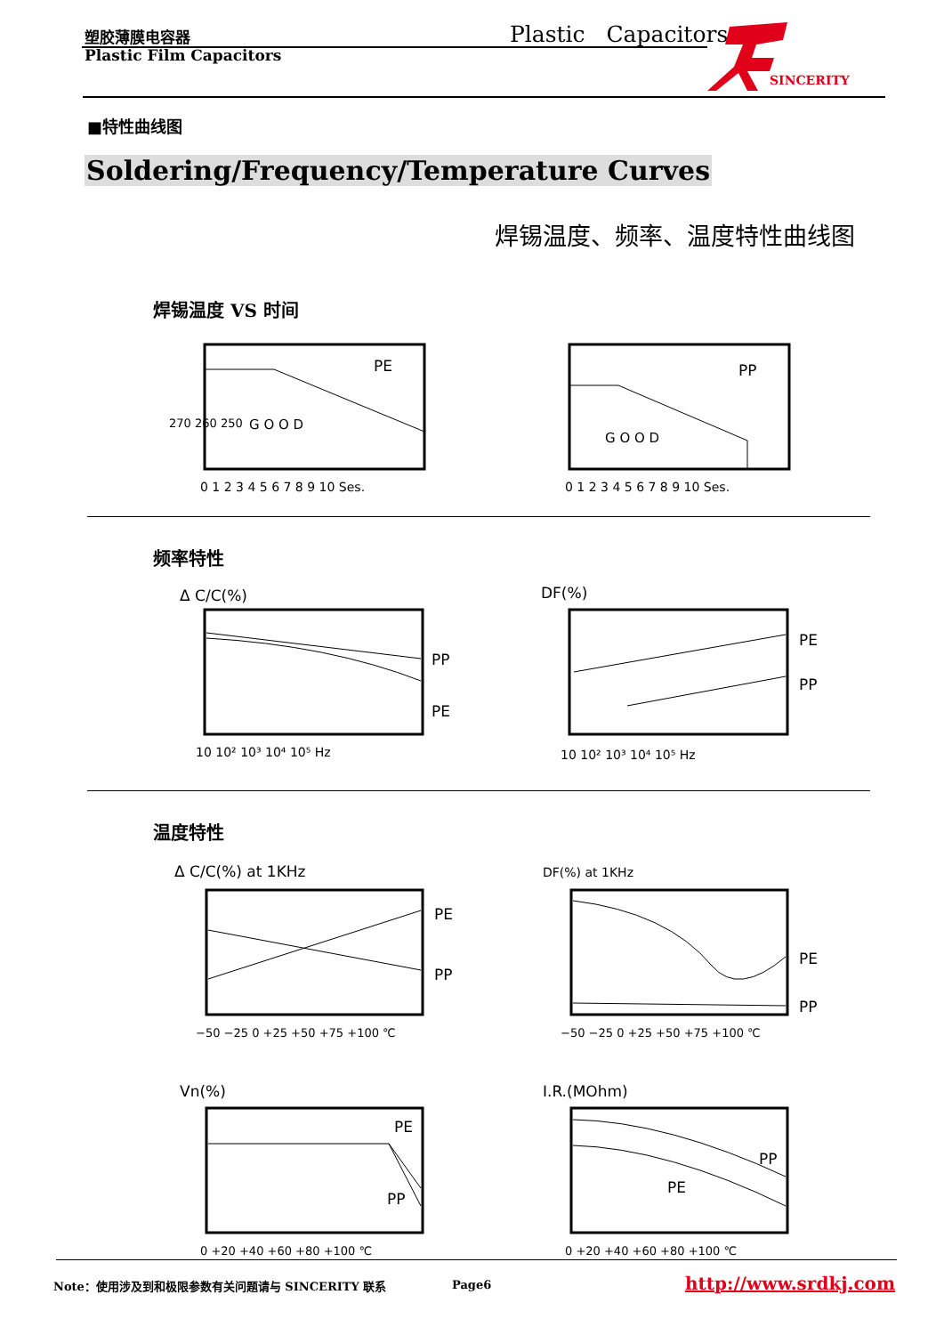塑胶薄膜电容器 Plastic Capacitors
Plastic Film Capacitors
SINCERITY
■特性曲线图
Soldering/Frequency/Temperature Curves
焊锡温度、频率、温度特性曲线图
焊锡温度 VS 时间
PE
G O O D
270 260 250
0 1 2 3 4 5 6 7 8 9 10 Ses.
PP
G O O D
0 1 2 3 4 5 6 7 8 9 10 Ses.
频率特性
Δ C/C(%)
PP
PE
10 10² 10³ 10⁴ 10⁵ Hz
DF(%)
PE
PP
10 10² 10³ 10⁴ 10⁵ Hz
温度特性
Δ C/C(%) at 1KHz
PE
PP
−50 −25 0 +25 +50 +75 +100 ℃
DF(%) at 1KHz
PE
PP
−50 −25 0 +25 +50 +75 +100 ℃
Vn(%)
PE
PP
0 +20 +40 +60 +80 +100 ℃
I.R.(MOhm)
PP
PE
0 +20 +40 +60 +80 +100 ℃
Note：使用涉及到和极限参数有关问题请与 SINCERITY 联系
Page6 http://www.srdkj.com